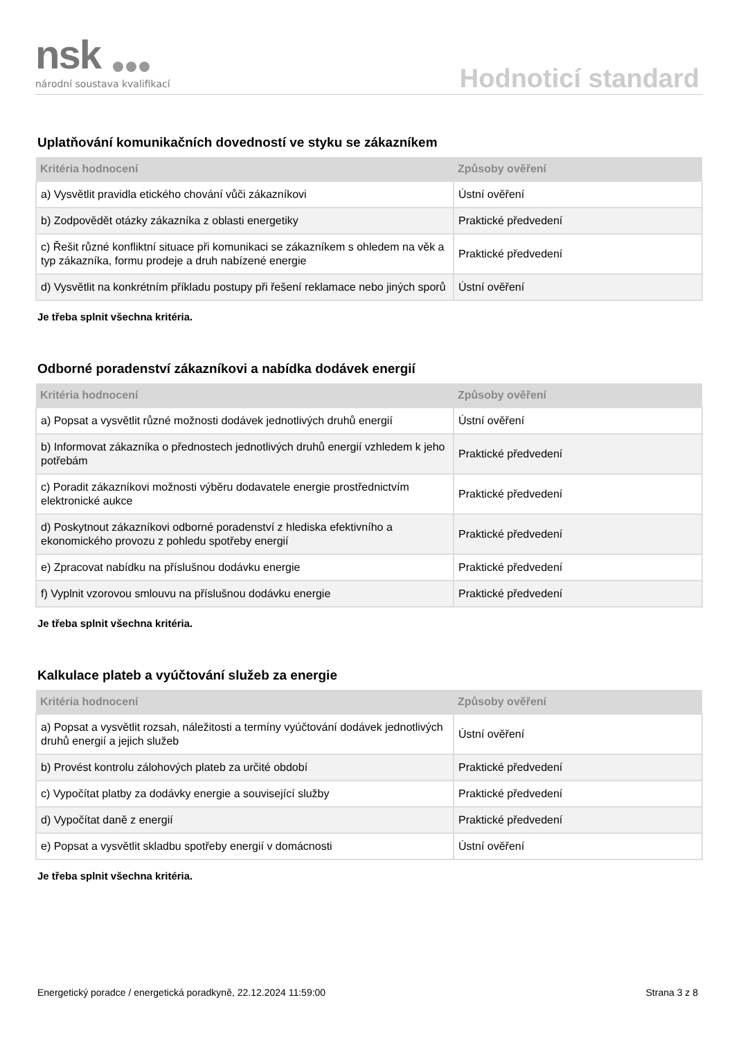nsk
národní soustava kvalifikací
Hodnoticí standard
Uplatňování komunikačních dovedností ve styku se zákazníkem
| Kritéria hodnocení | Způsoby ověření |
| --- | --- |
| a) Vysvětlit pravidla etického chování vůči zákazníkovi | Ústní ověření |
| b) Zodpovědět otázky zákazníka z oblasti energetiky | Praktické předvedení |
| c) Řešit různé konfliktní situace při komunikaci se zákazníkem s ohledem na věk a typ zákazníka, formu prodeje a druh nabízené energie | Praktické předvedení |
| d) Vysvětlit na konkrétním příkladu postupy při řešení reklamace nebo jiných sporů | Ústní ověření |
Je třeba splnit všechna kritéria.
Odborné poradenství zákazníkovi a nabídka dodávek energií
| Kritéria hodnocení | Způsoby ověření |
| --- | --- |
| a) Popsat a vysvětlit různé možnosti dodávek jednotlivých druhů energií | Ústní ověření |
| b) Informovat zákazníka o přednostech jednotlivých druhů energií vzhledem k jeho potřebám | Praktické předvedení |
| c) Poradit zákazníkovi možnosti výběru dodavatele energie prostřednictvím elektronické aukce | Praktické předvedení |
| d) Poskytnout zákazníkovi odborné poradenství z hlediska efektivního a ekonomického provozu z pohledu spotřeby energií | Praktické předvedení |
| e) Zpracovat nabídku na příslušnou dodávku energie | Praktické předvedení |
| f) Vyplnit vzorovou smlouvu na příslušnou dodávku energie | Praktické předvedení |
Je třeba splnit všechna kritéria.
Kalkulace plateb a vyúčtování služeb za energie
| Kritéria hodnocení | Způsoby ověření |
| --- | --- |
| a) Popsat a vysvětlit rozsah, náležitosti a termíny vyúčtování dodávek jednotlivých druhů energií a jejich služeb | Ústní ověření |
| b) Provést kontrolu zálohových plateb za určité období | Praktické předvedení |
| c) Vypočítat platby za dodávky energie a související služby | Praktické předvedení |
| d) Vypočítat daně z energií | Praktické předvedení |
| e) Popsat a vysvětlit skladbu spotřeby energií v domácnosti | Ústní ověření |
Je třeba splnit všechna kritéria.
Energetický poradce / energetická poradkyně, 22.12.2024 11:59:00 Strana 3 z 8